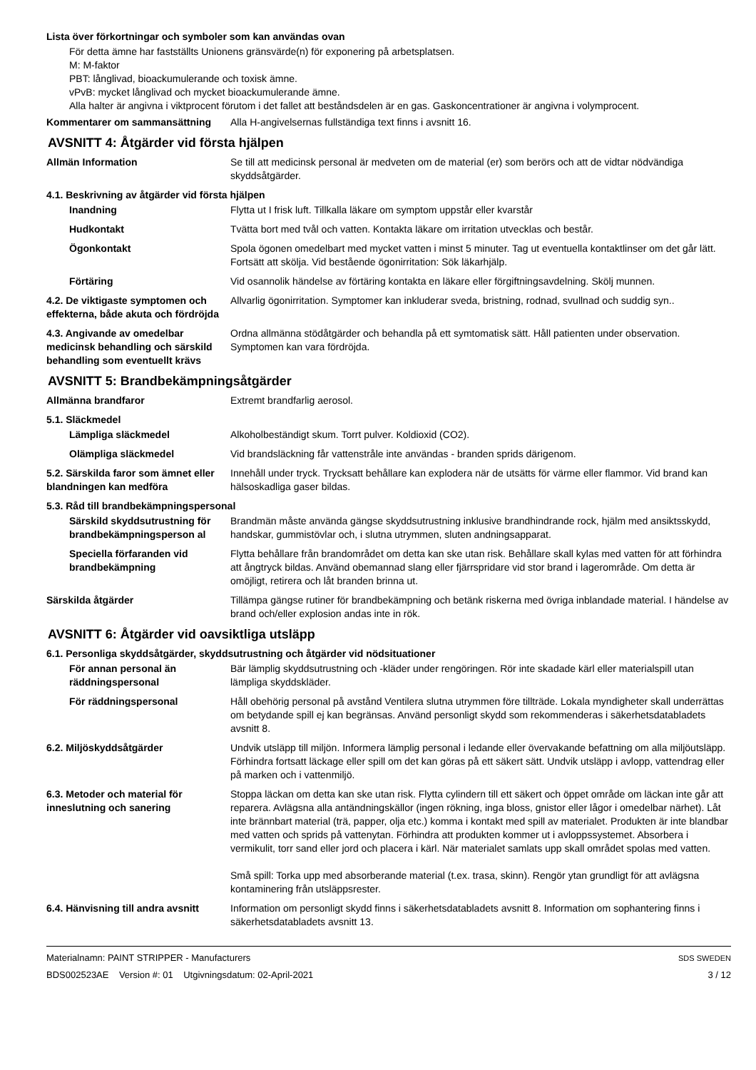Lista över förkortningar och symboler som kan användas ovan
För detta ämne har fastställts Unionens gränsvärde(n) för exponering på arbetsplatsen.
M: M-faktor
PBT: långlivad, bioackumulerande och toxisk ämne.
vPvB: mycket långlivad och mycket bioackumulerande ämne.
Alla halter är angivna i viktprocent förutom i det fallet att beståndsdelen är en gas. Gaskoncentrationer är angivna i volymprocent.
Kommentarer om sammansättning Alla H-angivelsernas fullständiga text finns i avsnitt 16.
AVSNITT 4: Åtgärder vid första hjälpen
Allmän Information Se till att medicinsk personal är medveten om de material (er) som berörs och att de vidtar nödvändiga skyddsåtgärder.
4.1. Beskrivning av åtgärder vid första hjälpen
Inandning Flytta ut I frisk luft. Tillkalla läkare om symptom uppstår eller kvarstår
Hudkontakt Tvätta bort med tvål och vatten. Kontakta läkare om irritation utvecklas och består.
Ögonkontakt Spola ögonen omedelbart med mycket vatten i minst 5 minuter. Tag ut eventuella kontaktlinser om det går lätt. Fortsätt att skölja. Vid bestående ögonirritation: Sök läkarhjälp.
Förtäring Vid osannolik händelse av förtäring kontakta en läkare eller förgiftningsavdelning. Skölj munnen.
4.2. De viktigaste symptomen och effekterna, både akuta och fördröjda
Allvarlig ögonirritation. Symptomer kan inkluderar sveda, bristning, rodnad, svullnad och suddig syn..
4.3. Angivande av omedelbar medicinsk behandling och särskild behandling som eventuellt krävs
Ordna allmänna stödåtgärder och behandla på ett symtomatisk sätt. Håll patienten under observation. Symptomen kan vara fördröjda.
AVSNITT 5: Brandbekämpningsåtgärder
Allmänna brandfaror Extremt brandfarlig aerosol.
5.1. Släckmedel
Lämpliga släckmedel Alkoholbeständigt skum. Torrt pulver. Koldioxid (CO2).
Olämpliga släckmedel Vid brandsläckning får vattenstråle inte användas - branden sprids därigenom.
5.2. Särskilda faror som ämnet eller blandningen kan medföra
Innehåll under tryck. Trycksatt behållare kan explodera när de utsätts för värme eller flammor. Vid brand kan hälsoskadliga gaser bildas.
5.3. Råd till brandbekämpningspersonal
Särskild skyddsutrustning för brandbekämpningsperson al
Brandmän måste använda gängse skyddsutrustning inklusive brandhindrande rock, hjälm med ansiktsskydd, handskar, gummistövlar och, i slutna utrymmen, sluten andningsapparat.
Speciella förfaranden vid brandbekämpning
Flytta behållare från brandområdet om detta kan ske utan risk. Behållare skall kylas med vatten för att förhindra att ångtryck bildas. Använd obemannad slang eller fjärrspridare vid stor brand i lagerområde. Om detta är omöjligt, retirera och låt branden brinna ut.
Särskilda åtgärder Tillämpa gängse rutiner för brandbekämpning och betänk riskerna med övriga inblandade material. I händelse av brand och/eller explosion andas inte in rök.
AVSNITT 6: Åtgärder vid oavsiktliga utsläpp
6.1. Personliga skyddsåtgärder, skyddsutrustning och åtgärder vid nödsituationer
För annan personal än räddningspersonal
Bär lämplig skyddsutrustning och -kläder under rengöringen. Rör inte skadade kärl eller materialspill utan lämpliga skyddskläder.
För räddningspersonal Håll obehörig personal på avstånd Ventilera slutna utrymmen före tillträde. Lokala myndigheter skall underrättas om betydande spill ej kan begränsas. Använd personligt skydd som rekommenderas i säkerhetsdatabladets avsnitt 8.
6.2. Miljöskyddsåtgärder Undvik utsläpp till miljön. Informera lämplig personal i ledande eller övervakande befattning om alla miljöutsläpp. Förhindra fortsatt läckage eller spill om det kan göras på ett säkert sätt. Undvik utsläpp i avlopp, vattendrag eller på marken och i vattenmiljö.
6.3. Metoder och material för inneslutning och sanering
Stoppa läckan om detta kan ske utan risk. Flytta cylindern till ett säkert och öppet område om läckan inte går att reparera. Avlägsna alla antändningskällor (ingen rökning, inga bloss, gnistor eller lågor i omedelbar närhet). Låt inte brännbart material (trä, papper, olja etc.) komma i kontakt med spill av materialet. Produkten är inte blandbar med vatten och sprids på vattenytan. Förhindra att produkten kommer ut i avloppssystemet. Absorbera i vermikulit, torr sand eller jord och placera i kärl. När materialet samlats upp skall området spolas med vatten.
Små spill: Torka upp med absorberande material (t.ex. trasa, skinn). Rengör ytan grundligt för att avlägsna kontaminering från utsläppsrester.
6.4. Hänvisning till andra avsnitt
Information om personligt skydd finns i säkerhetsdatabladets avsnitt 8. Information om sophantering finns i säkerhetsdatabladets avsnitt 13.
Materialnamn: PAINT STRIPPER - Manufacturers
BDS002523AE Version #: 01 Utgivningsdatum: 02-April-2021
SDS SWEDEN
3 / 12